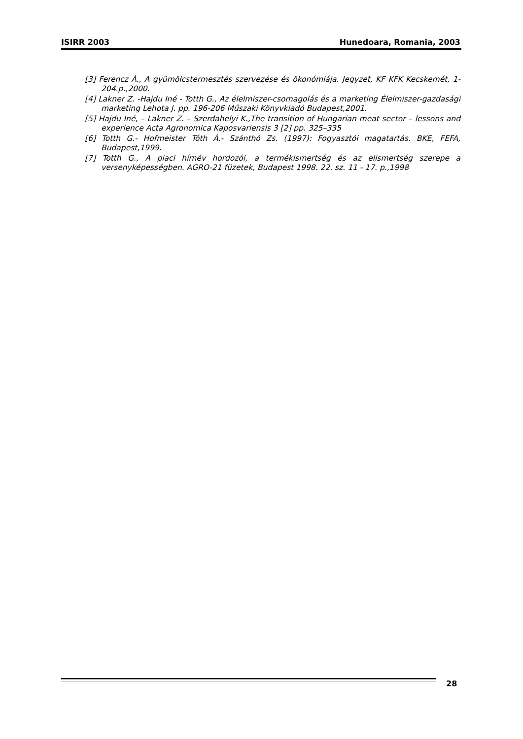ISIRR 2003 Hunedoara, Romania, 2003
[3] Ferencz Á., A gyümölcstermesztés szervezése és ökonómiája. Jegyzet, KF KFK Kecskemét, 1-204.p.,2000.
[4] Lakner Z. -Hajdu Iné - Totth G., Az élelmiszer-csomagolás és a marketing Élelmiszer-gazdasági marketing Lehota J. pp. 196-206 Műszaki Könyvkiadó Budapest,2001.
[5] Hajdu Iné, – Lakner Z. – Szerdahelyi K.,The transition of Hungarian meat sector – lessons and experience Acta Agronomica Kaposvariensis 3 [2] pp. 325–335
[6] Totth G.- Hofmeister Tóth Á.- Szánthó Zs. (1997): Fogyasztói magatartás. BKE, FEFA, Budapest,1999.
[7] Totth G., A piaci hírnév hordozói, a termékismertség és az elismertség szerepe a versenyképességben. AGRO-21 füzetek, Budapest 1998. 22. sz. 11 - 17. p.,1998
28